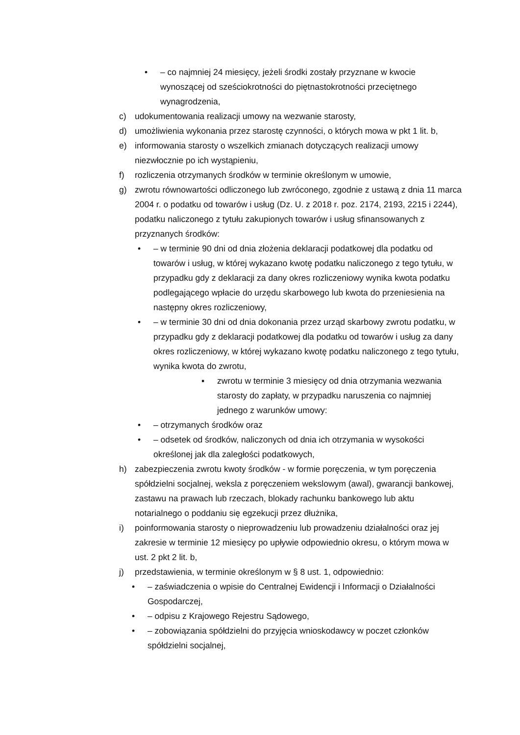• – co najmniej 24 miesięcy, jeżeli środki zostały przyznane w kwocie wynoszącej od sześciokrotności do piętnastokrotności przeciętnego wynagrodzenia,
c) udokumentowania realizacji umowy na wezwanie starosty,
d) umożliwienia wykonania przez starostę czynności, o których mowa w pkt 1 lit. b,
e) informowania starosty o wszelkich zmianach dotyczących realizacji umowy niezwłocznie po ich wystąpieniu,
f) rozliczenia otrzymanych środków w terminie określonym w umowie,
g) zwrotu równowartości odliczonego lub zwróconego, zgodnie z ustawą z dnia 11 marca 2004 r. o podatku od towarów i usług (Dz. U. z 2018 r. poz. 2174, 2193, 2215 i 2244), podatku naliczonego z tytułu zakupionych towarów i usług sfinansowanych z przyznanych środków:
• – w terminie 90 dni od dnia złożenia deklaracji podatkowej dla podatku od towarów i usług, w której wykazano kwotę podatku naliczonego z tego tytułu, w przypadku gdy z deklaracji za dany okres rozliczeniowy wynika kwota podatku podlegającego wpłacie do urzędu skarbowego lub kwota do przeniesienia na następny okres rozliczeniowy,
• – w terminie 30 dni od dnia dokonania przez urząd skarbowy zwrotu podatku, w przypadku gdy z deklaracji podatkowej dla podatku od towarów i usług za dany okres rozliczeniowy, w której wykazano kwotę podatku naliczonego z tego tytułu, wynika kwota do zwrotu,
▪ zwrotu w terminie 3 miesięcy od dnia otrzymania wezwania starosty do zapłaty, w przypadku naruszenia co najmniej jednego z warunków umowy:
• – otrzymanych środków oraz
• – odsetek od środków, naliczonych od dnia ich otrzymania w wysokości określonej jak dla zaległości podatkowych,
h) zabezpieczenia zwrotu kwoty środków - w formie poręczenia, w tym poręczenia spółdzielni socjalnej, weksla z poręczeniem wekslowym (awal), gwarancji bankowej, zastawu na prawach lub rzeczach, blokady rachunku bankowego lub aktu notarialnego o poddaniu się egzekucji przez dłużnika,
i) poinformowania starosty o nieprowadzeniu lub prowadzeniu działalności oraz jej zakresie w terminie 12 miesięcy po upływie odpowiednio okresu, o którym mowa w ust. 2 pkt 2 lit. b,
j) przedstawienia, w terminie określonym w § 8 ust. 1, odpowiednio:
• – zaświadczenia o wpisie do Centralnej Ewidencji i Informacji o Działalności Gospodarczej,
• – odpisu z Krajowego Rejestru Sądowego,
• – zobowiązania spółdzielni do przyjęcia wnioskodawcy w poczet członków spółdzielni socjalnej,